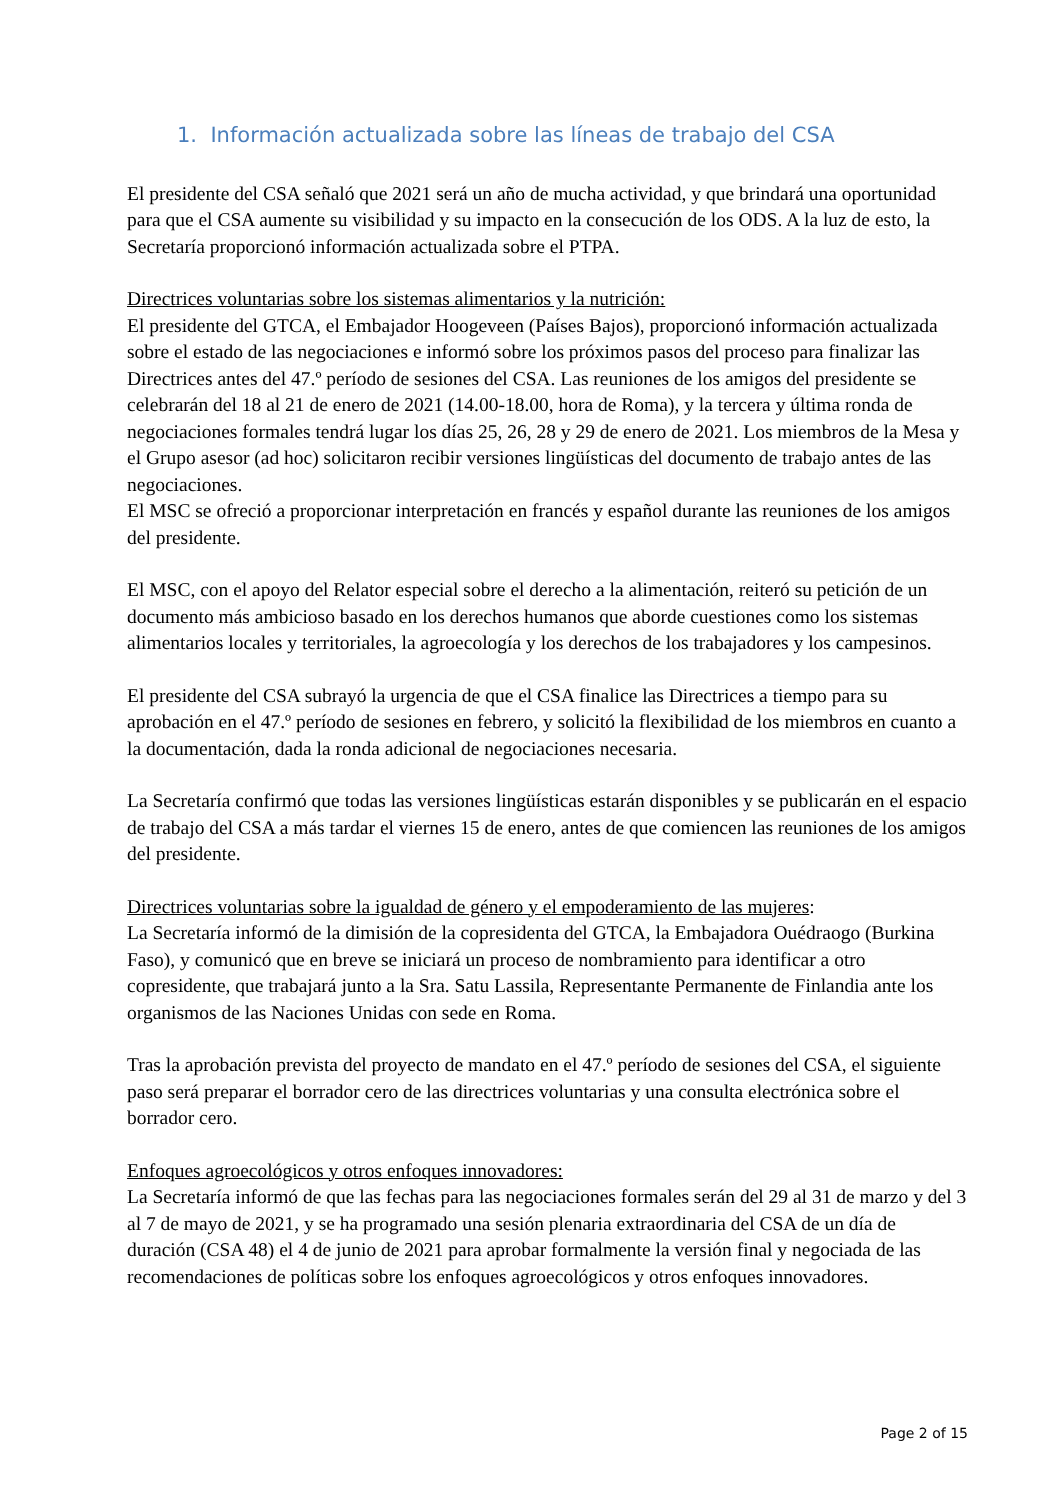1. Información actualizada sobre las líneas de trabajo del CSA
El presidente del CSA señaló que 2021 será un año de mucha actividad, y que brindará una oportunidad para que el CSA aumente su visibilidad y su impacto en la consecución de los ODS. A la luz de esto, la Secretaría proporcionó información actualizada sobre el PTPA.
Directrices voluntarias sobre los sistemas alimentarios y la nutrición:
El presidente del GTCA, el Embajador Hoogeveen (Países Bajos), proporcionó información actualizada sobre el estado de las negociaciones e informó sobre los próximos pasos del proceso para finalizar las Directrices antes del 47.º período de sesiones del CSA. Las reuniones de los amigos del presidente se celebrarán del 18 al 21 de enero de 2021 (14.00-18.00, hora de Roma), y la tercera y última ronda de negociaciones formales tendrá lugar los días 25, 26, 28 y 29 de enero de 2021. Los miembros de la Mesa y el Grupo asesor (ad hoc) solicitaron recibir versiones lingüísticas del documento de trabajo antes de las negociaciones.
El MSC se ofreció a proporcionar interpretación en francés y español durante las reuniones de los amigos del presidente.
El MSC, con el apoyo del Relator especial sobre el derecho a la alimentación, reiteró su petición de un documento más ambicioso basado en los derechos humanos que aborde cuestiones como los sistemas alimentarios locales y territoriales, la agroecología y los derechos de los trabajadores y los campesinos.
El presidente del CSA subrayó la urgencia de que el CSA finalice las Directrices a tiempo para su aprobación en el 47.º período de sesiones en febrero, y solicitó la flexibilidad de los miembros en cuanto a la documentación, dada la ronda adicional de negociaciones necesaria.
La Secretaría confirmó que todas las versiones lingüísticas estarán disponibles y se publicarán en el espacio de trabajo del CSA a más tardar el viernes 15 de enero, antes de que comiencen las reuniones de los amigos del presidente.
Directrices voluntarias sobre la igualdad de género y el empoderamiento de las mujeres:
La Secretaría informó de la dimisión de la copresidenta del GTCA, la Embajadora Ouédraogo (Burkina Faso), y comunicó que en breve se iniciará un proceso de nombramiento para identificar a otro copresidente, que trabajará junto a la Sra. Satu Lassila, Representante Permanente de Finlandia ante los organismos de las Naciones Unidas con sede en Roma.
Tras la aprobación prevista del proyecto de mandato en el 47.º período de sesiones del CSA, el siguiente paso será preparar el borrador cero de las directrices voluntarias y una consulta electrónica sobre el borrador cero.
Enfoques agroecológicos y otros enfoques innovadores:
La Secretaría informó de que las fechas para las negociaciones formales serán del 29 al 31 de marzo y del 3 al 7 de mayo de 2021, y se ha programado una sesión plenaria extraordinaria del CSA de un día de duración (CSA 48) el 4 de junio de 2021 para aprobar formalmente la versión final y negociada de las recomendaciones de políticas sobre los enfoques agroecológicos y otros enfoques innovadores.
Page 2 of 15